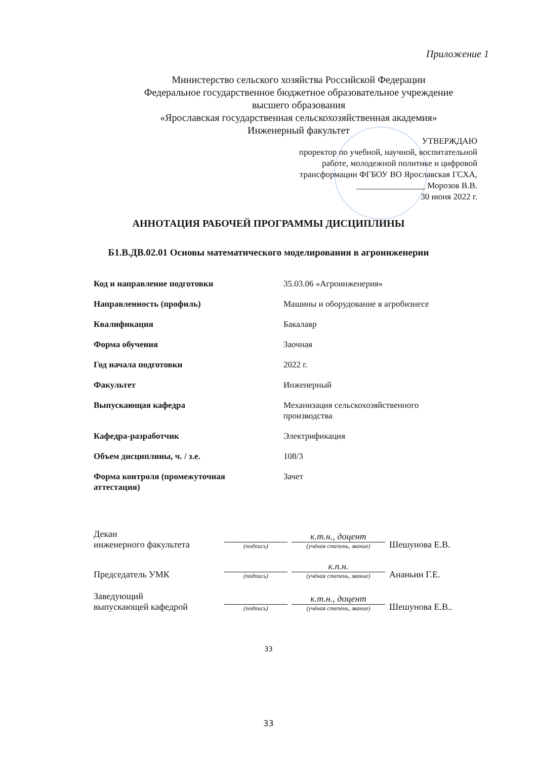Приложение 1
Министерство сельского хозяйства Российской Федерации
Федеральное государственное бюджетное образовательное учреждение
высшего образования
«Ярославская государственная сельскохозяйственная академия»
Инженерный факультет
УТВЕРЖДАЮ
проректор по учебной, научной, воспитательной
работе, молодежной политике и цифровой
трансформации ФГБОУ ВО Ярославская ГСХА,
________________ Морозов В.В.
30 июня 2022 г.
АННОТАЦИЯ РАБОЧЕЙ ПРОГРАММЫ ДИСЦИПЛИНЫ
Б1.В.ДВ.02.01 Основы математического моделирования в агроинженерии
| Код и направление подготовки | 35.03.06 «Агроинженерия» |
| Направленность (профиль) | Машины и оборудование в агробизнесе |
| Квалификация | Бакалавр |
| Форма обучения | Заочная |
| Год начала подготовки | 2022 г. |
| Факультет | Инженерный |
| Выпускающая кафедра | Механизация сельскохозяйственного производства |
| Кафедра-разработчик | Электрификация |
| Объем дисциплины, ч. / з.е. | 108/3 |
| Форма контроля (промежуточная аттестация) | Зачет |
| Декан инженерного факультета | (подпись) | к.т.н., доцент (учёная степень, звание) | Шешунова Е.В. |
| Председатель УМК | (подпись) | к.п.н. (учёная степень, звание) | Ананьин Г.Е. |
| Заведующий выпускающей кафедрой | (подпись) | к.т.н., доцент (учёная степень, звание) | Шешунова Е.В.. |
33
33